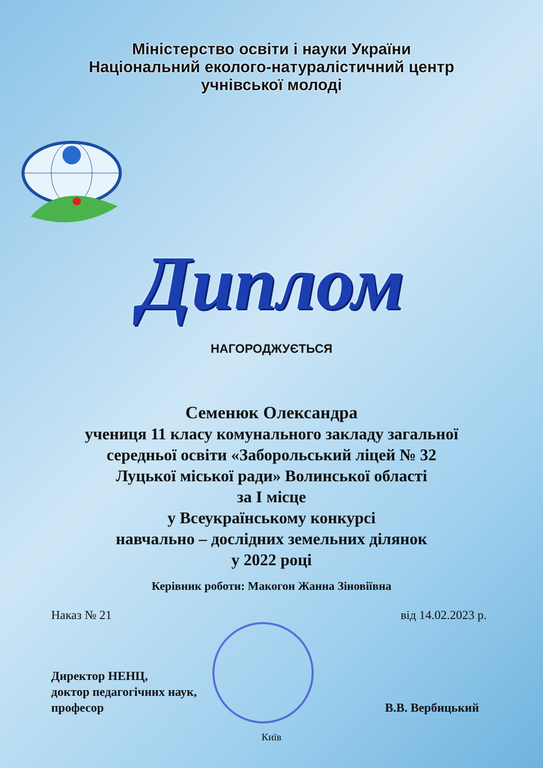Міністерство освіти і науки України
Національний еколого-натуралістичний центр
учнівської молоді
Диплом
НАГОРОДЖУЄТЬСЯ
Семенюк Олександра
учениця 11 класу комунального закладу загальної
середньої освіти «Заборольський ліцей № 32
Луцької міської ради» Волинської області
за І місце
у Всеукраїнському конкурсі
навчально – дослідних земельних ділянок
у 2022 році
Керівник роботи: Макогон Жанна Зіновіївна
Наказ № 21 від 14.02.2023 р.
Директор НЕНЦ,
доктор педагогічних наук,
професор
В.В. Вербицький
Київ